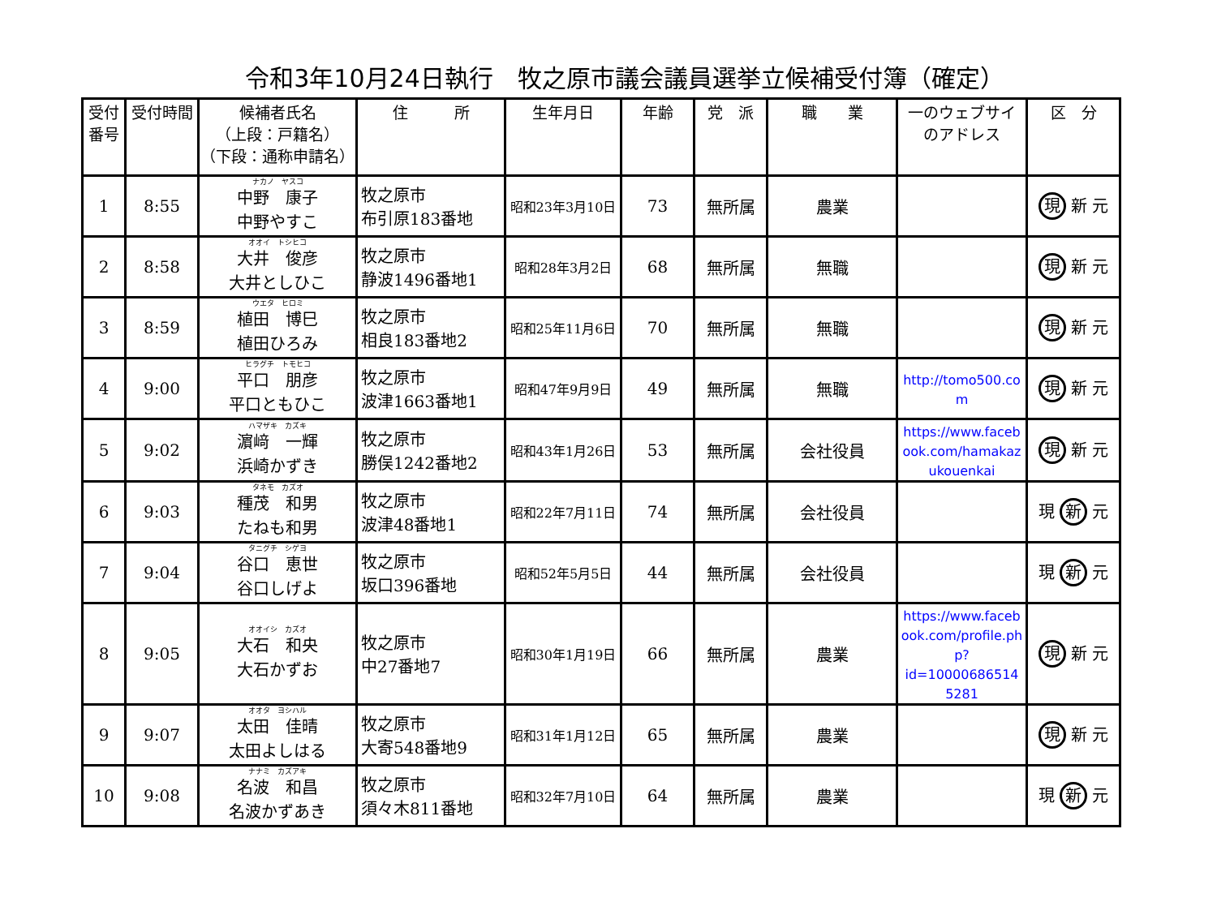令和3年10月24日執行　牧之原市議会議員選挙立候補受付簿（確定）
| 受付 番号 | 受付時間 | 候補者氏名 （上段：戸籍名） （下段：通称申請名） | 住 所 | 生年月日 | 年齢 | 党 派 | 職 業 | 一のウェブサイ のアドレス | 区 分 |
| --- | --- | --- | --- | --- | --- | --- | --- | --- | --- |
| 1 | 8:55 | ナカノ ヤスコ 中野 康子 中野やすこ | 牧之原市 布引原183番地 | 昭和23年3月10日 | 73 | 無所属 | 農業 | | 現 新 元 |
| 2 | 8:58 | オオイ トシヒコ 大井 俊彦 大井としひこ | 牧之原市 静波1496番地1 | 昭和28年3月2日 | 68 | 無所属 | 無職 | | 現 新 元 |
| 3 | 8:59 | ウエタ ヒロミ 植田 博巳 植田ひろみ | 牧之原市 相良183番地2 | 昭和25年11月6日 | 70 | 無所属 | 無職 | | 現 新 元 |
| 4 | 9:00 | ヒラグチ トモヒコ 平口 朋彦 平口ともひこ | 牧之原市 波津1663番地1 | 昭和47年9月9日 | 49 | 無所属 | 無職 | http://tomo500.co m | 現 新 元 |
| 5 | 9:02 | ハマザキ カズキ 濵﨑 一輝 浜崎かずき | 牧之原市 勝俣1242番地2 | 昭和43年1月26日 | 53 | 無所属 | 会社役員 | https://www.faceb ook.com/hamakaz ukouenkai | 現 新 元 |
| 6 | 9:03 | タネモ カズオ 種茂 和男 たねも和男 | 牧之原市 波津48番地1 | 昭和22年7月11日 | 74 | 無所属 | 会社役員 | | 現 新 元 |
| 7 | 9:04 | タニグチ シゲヨ 谷口 恵世 谷口しげよ | 牧之原市 坂口396番地 | 昭和52年5月5日 | 44 | 無所属 | 会社役員 | | 現 新 元 |
| 8 | 9:05 | オオイシ カズオ 大石 和央 大石かずお | 牧之原市 中27番地7 | 昭和30年1月19日 | 66 | 無所属 | 農業 | https://www.faceb ook.com/profile.ph p?id=10000686514 5281 | 現 新 元 |
| 9 | 9:07 | オオタ ヨシハル 太田 佳晴 太田よしはる | 牧之原市 大寄548番地9 | 昭和31年1月12日 | 65 | 無所属 | 農業 | | 現 新 元 |
| 10 | 9:08 | ナナミ カズアキ 名波 和昌 名波かずあき | 牧之原市 須々木811番地 | 昭和32年7月10日 | 64 | 無所属 | 農業 | | 現 新 元 |